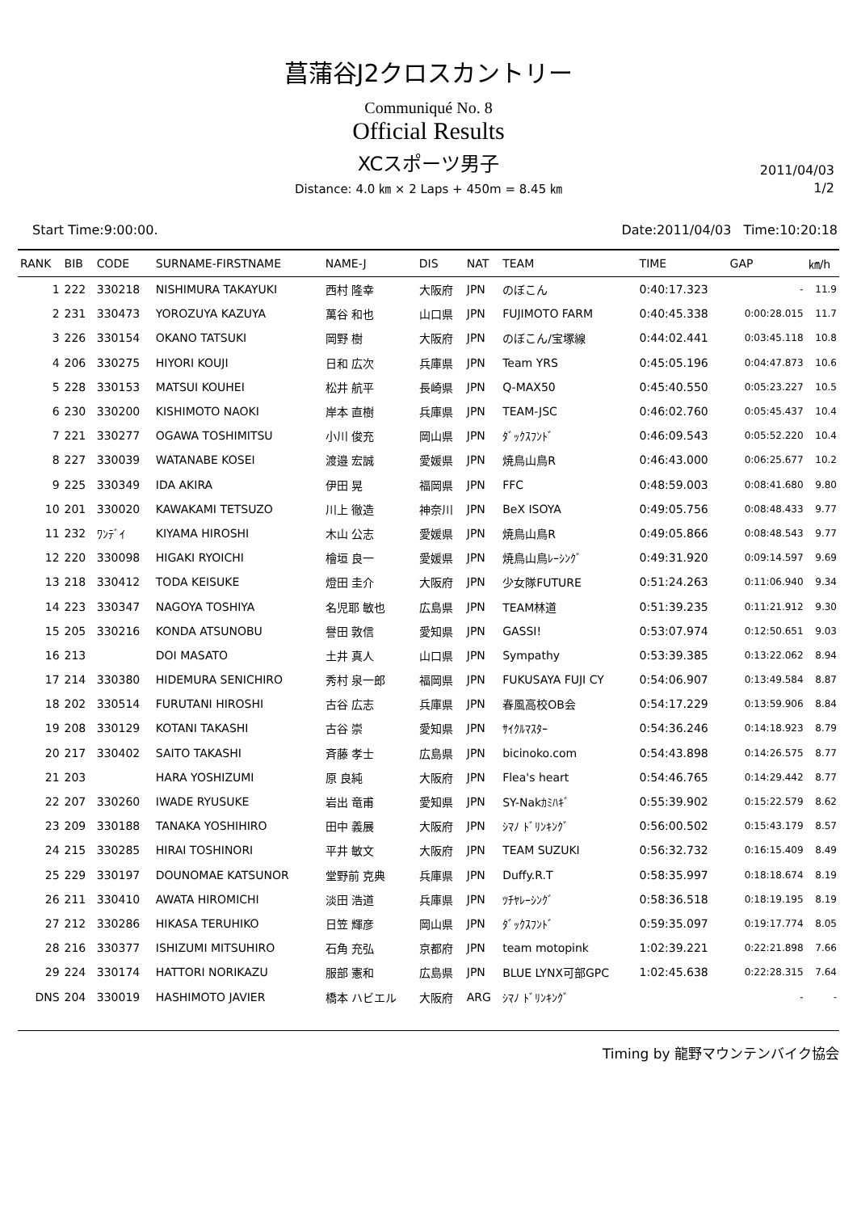菖蒲谷J2クロスカントリー
Communiqué No. 8
Official Results
XCスポーツ男子
Distance: 4.0 ㎞ × 2 Laps + 450m = 8.45 ㎞
2011/04/03
1/2
Start Time:9:00:00. Date:2011/04/03 Time:10:20:18
| RANK | BIB | CODE | SURNAME-FIRSTNAME | NAME-J | DIS | NAT | TEAM | TIME | GAP | ㎞/h |
| --- | --- | --- | --- | --- | --- | --- | --- | --- | --- | --- |
| 1 | 222 | 330218 | NISHIMURA TAKAYUKI | 西村 隆幸 | 大阪府 | JPN | のぼこん | 0:40:17.323 | - | 11.9 |
| 2 | 231 | 330473 | YOROZUYA KAZUYA | 萬谷 和也 | 山口県 | JPN | FUJIMOTO FARM | 0:40:45.338 | 0:00:28.015 | 11.7 |
| 3 | 226 | 330154 | OKANO TATSUKI | 岡野 樹 | 大阪府 | JPN | のぼこん/宝塚線 | 0:44:02.441 | 0:03:45.118 | 10.8 |
| 4 | 206 | 330275 | HIYORI KOUJI | 日和 広次 | 兵庫県 | JPN | Team YRS | 0:45:05.196 | 0:04:47.873 | 10.6 |
| 5 | 228 | 330153 | MATSUI KOUHEI | 松井 航平 | 長崎県 | JPN | Q-MAX50 | 0:45:40.550 | 0:05:23.227 | 10.5 |
| 6 | 230 | 330200 | KISHIMOTO NAOKI | 岸本 直樹 | 兵庫県 | JPN | TEAM-JSC | 0:46:02.760 | 0:05:45.437 | 10.4 |
| 7 | 221 | 330277 | OGAWA TOSHIMITSU | 小川 俊充 | 岡山県 | JPN | ﾀﾞｯｸｽﾌﾝﾄﾞ | 0:46:09.543 | 0:05:52.220 | 10.4 |
| 8 | 227 | 330039 | WATANABE KOSEI | 渡邉 宏誠 | 愛媛県 | JPN | 焼鳥山鳥R | 0:46:43.000 | 0:06:25.677 | 10.2 |
| 9 | 225 | 330349 | IDA AKIRA | 伊田 晃 | 福岡県 | JPN | FFC | 0:48:59.003 | 0:08:41.680 | 9.80 |
| 10 | 201 | 330020 | KAWAKAMI TETSUZO | 川上 徹造 | 神奈川 | JPN | BeX ISOYA | 0:49:05.756 | 0:08:48.433 | 9.77 |
| 11 | 232 | ﾜﾝﾃﾞｲ | KIYAMA HIROSHI | 木山 公志 | 愛媛県 | JPN | 焼鳥山鳥R | 0:49:05.866 | 0:08:48.543 | 9.77 |
| 12 | 220 | 330098 | HIGAKI RYOICHI | 檜垣 良一 | 愛媛県 | JPN | 焼鳥山鳥ﾚｰｼﾝｸﾞ | 0:49:31.920 | 0:09:14.597 | 9.69 |
| 13 | 218 | 330412 | TODA KEISUKE | 燈田 圭介 | 大阪府 | JPN | 少女隊FUTURE | 0:51:24.263 | 0:11:06.940 | 9.34 |
| 14 | 223 | 330347 | NAGOYA TOSHIYA | 名児耶 敏也 | 広島県 | JPN | TEAM林道 | 0:51:39.235 | 0:11:21.912 | 9.30 |
| 15 | 205 | 330216 | KONDA ATSUNOBU | 譽田 敦信 | 愛知県 | JPN | GASSI! | 0:53:07.974 | 0:12:50.651 | 9.03 |
| 16 | 213 | | DOI MASATO | 土井 真人 | 山口県 | JPN | Sympathy | 0:53:39.385 | 0:13:22.062 | 8.94 |
| 17 | 214 | 330380 | HIDEMURA SENICHIRO | 秀村 泉一郎 | 福岡県 | JPN | FUKUSAYA FUJI CY | 0:54:06.907 | 0:13:49.584 | 8.87 |
| 18 | 202 | 330514 | FURUTANI HIROSHI | 古谷 広志 | 兵庫県 | JPN | 春風高校OB会 | 0:54:17.229 | 0:13:59.906 | 8.84 |
| 19 | 208 | 330129 | KOTANI TAKASHI | 古谷 崇 | 愛知県 | JPN | ｻｲｸﾙﾏｽﾀｰ | 0:54:36.246 | 0:14:18.923 | 8.79 |
| 20 | 217 | 330402 | SAITO TAKASHI | 斉藤 孝士 | 広島県 | JPN | bicinoko.com | 0:54:43.898 | 0:14:26.575 | 8.77 |
| 21 | 203 | | HARA YOSHIZUMI | 原 良純 | 大阪府 | JPN | Flea's heart | 0:54:46.765 | 0:14:29.442 | 8.77 |
| 22 | 207 | 330260 | IWADE RYUSUKE | 岩出 竜甫 | 愛知県 | JPN | SY-Nakｶﾐﾊｷﾞ | 0:55:39.902 | 0:15:22.579 | 8.62 |
| 23 | 209 | 330188 | TANAKA YOSHIHIRO | 田中 義展 | 大阪府 | JPN | ｼﾏﾉ ﾄﾞﾘﾝｷﾝｸﾞ | 0:56:00.502 | 0:15:43.179 | 8.57 |
| 24 | 215 | 330285 | HIRAI TOSHINORI | 平井 敏文 | 大阪府 | JPN | TEAM SUZUKI | 0:56:32.732 | 0:16:15.409 | 8.49 |
| 25 | 229 | 330197 | DOUNOMAE KATSUNOR | 堂野前 克典 | 兵庫県 | JPN | Duffy.R.T | 0:58:35.997 | 0:18:18.674 | 8.19 |
| 26 | 211 | 330410 | AWATA HIROMICHI | 淡田 浩道 | 兵庫県 | JPN | ﾂﾁﾔﾚｰｼﾝｸﾞ | 0:58:36.518 | 0:18:19.195 | 8.19 |
| 27 | 212 | 330286 | HIKASA TERUHIKO | 日笠 輝彦 | 岡山県 | JPN | ﾀﾞｯｸｽﾌﾝﾄﾞ | 0:59:35.097 | 0:19:17.774 | 8.05 |
| 28 | 216 | 330377 | ISHIZUMI MITSUHIRO | 石角 充弘 | 京都府 | JPN | team motopink | 1:02:39.221 | 0:22:21.898 | 7.66 |
| 29 | 224 | 330174 | HATTORI NORIKAZU | 服部 憲和 | 広島県 | JPN | BLUE LYNX可部GPC | 1:02:45.638 | 0:22:28.315 | 7.64 |
| DNS | 204 | 330019 | HASHIMOTO JAVIER | 橋本 ハビエル | 大阪府 | ARG | ｼﾏﾉ ﾄﾞﾘﾝｷﾝｸﾞ | | - | - |
Timing by 龍野マウンテンバイク協会